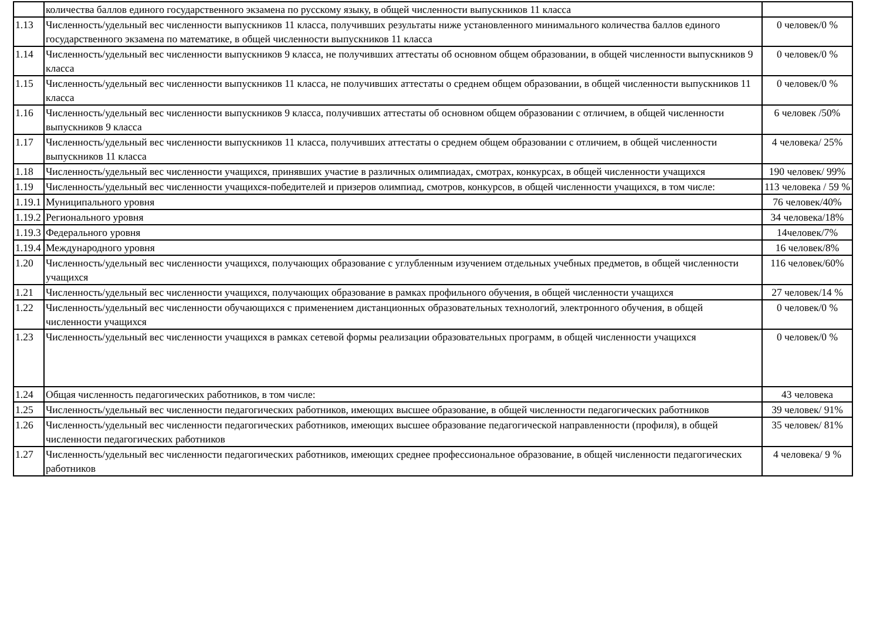| | количества баллов единого государственного экзамена по русскому языку, в общей численности выпускников 11 класса | |
| 1.13 | Численность/удельный вес численности выпускников 11 класса, получивших результаты ниже установленного минимального количества баллов единого государственного экзамена по математике, в общей численности выпускников 11 класса | 0 человек/0 % |
| 1.14 | Численность/удельный вес численности выпускников 9 класса, не получивших аттестаты об основном общем образовании, в общей численности выпускников 9 класса | 0 человек/0 % |
| 1.15 | Численность/удельный вес численности выпускников 11 класса, не получивших аттестаты о среднем общем образовании, в общей численности выпускников 11 класса | 0 человек/0 % |
| 1.16 | Численность/удельный вес численности выпускников 9 класса, получивших аттестаты об основном общем образовании с отличием, в общей численности выпускников 9 класса | 6 человек /50% |
| 1.17 | Численность/удельный вес численности выпускников 11 класса, получивших аттестаты о среднем общем образовании с отличием, в общей численности выпускников 11 класса | 4 человека/ 25% |
| 1.18 | Численность/удельный вес численности учащихся, принявших участие в различных олимпиадах, смотрах, конкурсах, в общей численности учащихся | 190 человек/ 99% |
| 1.19 | Численность/удельный вес численности учащихся-победителей и призеров олимпиад, смотров, конкурсов, в общей численности учащихся, в том числе: | 113 человека / 59 % |
| 1.19.1 | Муниципального уровня | 76 человек/40% |
| 1.19.2 | Регионального уровня | 34 человека/18% |
| 1.19.3 | Федерального уровня | 14человек/7% |
| 1.19.4 | Международного уровня | 16 человек/8% |
| 1.20 | Численность/удельный вес численности учащихся, получающих образование с углубленным изучением отдельных учебных предметов, в общей численности учащихся | 116 человек/60% |
| 1.21 | Численность/удельный вес численности учащихся, получающих образование в рамках профильного обучения, в общей численности учащихся | 27 человек/14 % |
| 1.22 | Численность/удельный вес численности обучающихся с применением дистанционных образовательных технологий, электронного обучения, в общей численности учащихся | 0 человек/0 % |
| 1.23 | Численность/удельный вес численности учащихся в рамках сетевой формы реализации образовательных программ, в общей численности учащихся | 0 человек/0 % |
| 1.24 | Общая численность педагогических работников, в том числе: | 43 человека |
| 1.25 | Численность/удельный вес численности педагогических работников, имеющих высшее образование, в общей численности педагогических работников | 39 человек/ 91% |
| 1.26 | Численность/удельный вес численности педагогических работников, имеющих высшее образование педагогической направленности (профиля), в общей численности педагогических работников | 35 человек/ 81% |
| 1.27 | Численность/удельный вес численности педагогических работников, имеющих среднее профессиональное образование, в общей численности педагогических работников | 4 человека/ 9 % |